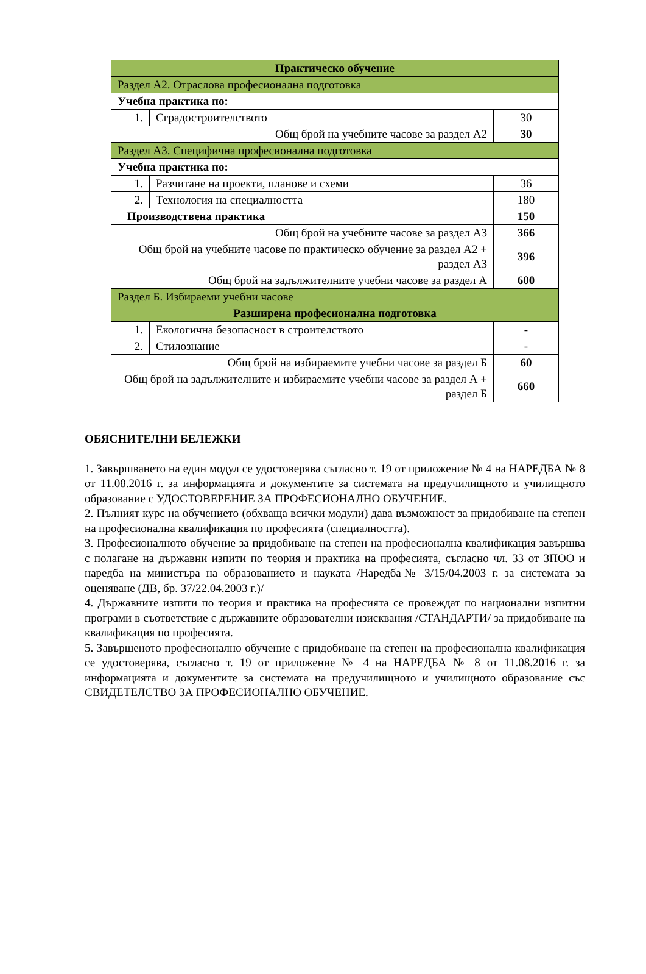| Практическо обучение | | |
| Раздел А2. Отраслова професионална подготовка | | |
| Учебна практика по: | | |
| 1. | Сградостроителството | 30 |
| Общ брой на учебните часове за раздел А2 | | 30 |
| Раздел А3. Специфична професионална подготовка | | |
| Учебна практика по: | | |
| 1. | Разчитане на проекти, планове и схеми | 36 |
| 2. | Технология на специалността | 180 |
| Производствена практика | | 150 |
| Общ брой на учебните часове за раздел А3 | | 366 |
| Общ брой на учебните часове по практическо обучение за раздел А2 + раздел А3 | | 396 |
| Общ брой на задължителните учебни часове за раздел А | | 600 |
| Раздел Б. Избираеми учебни часове | | |
| Разширена професионална подготовка | | |
| 1. | Екологична безопасност в строителството | - |
| 2. | Стилознание | - |
| Общ брой на избираемите учебни часове за раздел Б | | 60 |
| Общ брой на задължителните и избираемите учебни часове за раздел А + раздел Б | | 660 |
ОБЯСНИТЕЛНИ БЕЛЕЖКИ
1. Завършването на един модул се удостоверява съгласно т. 19 от приложение № 4 на НАРЕДБА № 8 от 11.08.2016 г. за информацията и документите за системата на предучилищното и училищното образование с УДОСТОВЕРЕНИЕ ЗА ПРОФЕСИОНАЛНО ОБУЧЕНИЕ.
2. Пълният курс на обучението (обхваща всички модули) дава възможност за придобиване на степен на професионална квалификация по професията (специалността).
3. Професионалното обучение за придобиване на степен на професионална квалификация завършва с полагане на държавни изпити по теория и практика на професията, съгласно чл. 33 от ЗПОО и наредба на министъра на образованието и науката /Наредба№ 3/15/04.2003 г. за системата за оценяване (ДВ, бр. 37/22.04.2003 г.)/
4. Държавните изпити по теория и практика на професията се провеждат по национални изпитни програми в съответствие с държавните образователни изисквания /СТАНДАРТИ/ за придобиване на квалификация по професията.
5. Завършеното професионално обучение с придобиване на степен на професионална квалификация се удостоверява, съгласно т. 19 от приложение № 4 на НАРЕДБА № 8 от 11.08.2016 г. за информацията и документите за системата на предучилищното и училищното образование със СВИДЕТЕЛСТВО ЗА ПРОФЕСИОНАЛНО ОБУЧЕНИЕ.